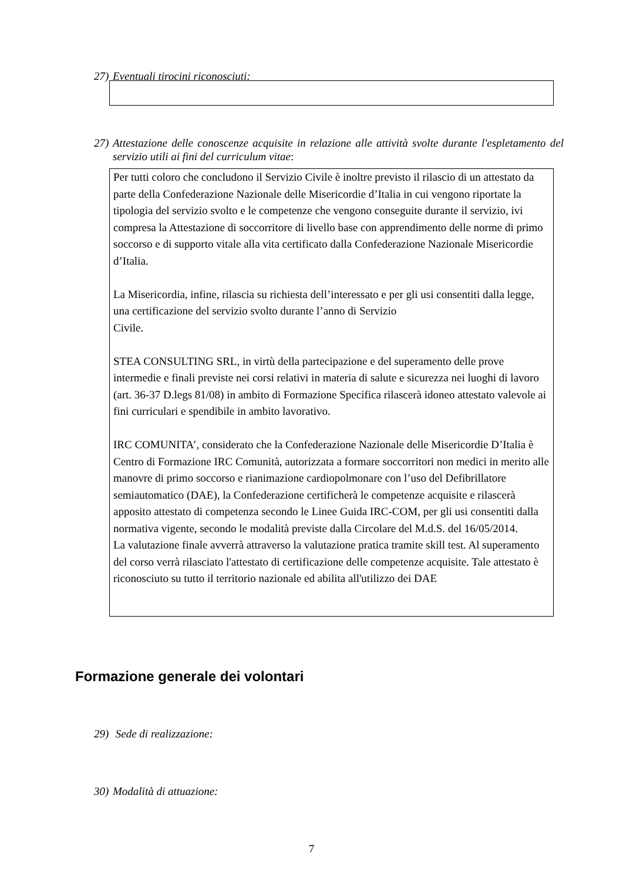27) Eventuali tirocini riconosciuti:
27) Attestazione delle conoscenze acquisite in relazione alle attività svolte durante l'espletamento del servizio utili ai fini del curriculum vitae:
Per tutti coloro che concludono il Servizio Civile è inoltre previsto il rilascio di un attestato da parte della Confederazione Nazionale delle Misericordie d’Italia in cui vengono riportate la tipologia del servizio svolto e le competenze che vengono conseguite durante il servizio, ivi compresa la Attestazione di soccorritore di livello base con apprendimento delle norme di primo soccorso e di supporto vitale alla vita certificato dalla Confederazione Nazionale Misericordie d’Italia.
La Misericordia, infine, rilascia su richiesta dell’interessato e per gli usi consentiti dalla legge, una certificazione del servizio svolto durante l’anno di Servizio
Civile.
STEA CONSULTING SRL, in virtù della partecipazione e del superamento delle prove intermedie e finali previste nei corsi relativi in materia di salute e sicurezza nei luoghi di lavoro (art. 36-37 D.legs 81/08) in ambito di Formazione Specifica rilascerà idoneo attestato valevole ai fini curriculari e spendibile in ambito lavorativo.
IRC COMUNITA’, considerato che la Confederazione Nazionale delle Misericordie D’Italia è Centro di Formazione IRC Comunità, autorizzata a formare soccorritori non medici in merito alle manovre di primo soccorso e rianimazione cardiopolmonare con l’uso del Defibrillatore semiautomatico (DAE), la Confederazione certificherà le competenze acquisite e rilascerà apposito attestato di competenza secondo le Linee Guida IRC-COM, per gli usi consentiti dalla normativa vigente, secondo le modalità previste dalla Circolare del M.d.S. del 16/05/2014.
La valutazione finale avverrà attraverso la valutazione pratica tramite skill test. Al superamento del corso verrà rilasciato l'attestato di certificazione delle competenze acquisite. Tale attestato è riconosciuto su tutto il territorio nazionale ed abilita all'utilizzo dei DAE
Formazione generale dei volontari
29) Sede di realizzazione:
30) Modalità di attuazione:
7